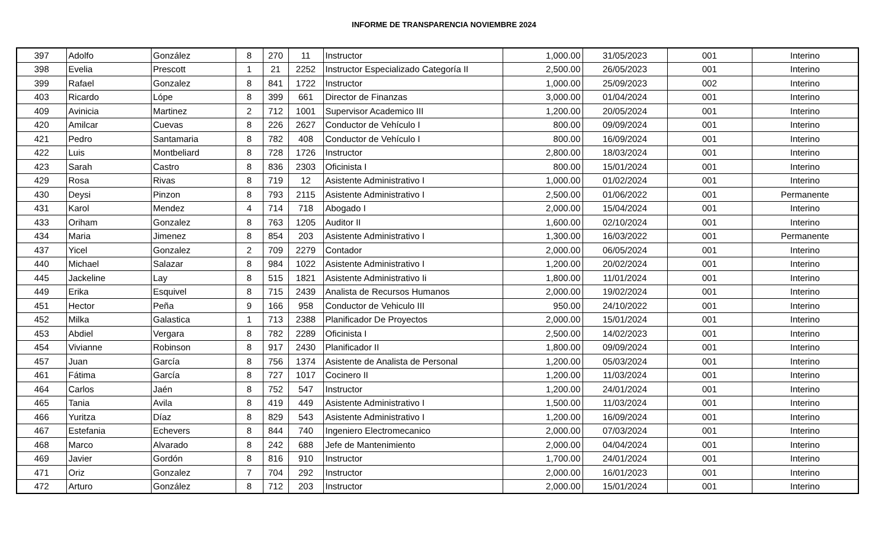INFORME DE TRANSPARENCIA NOVIEMBRE 2024
| 397 | Adolfo | González | 8 | 270 | 11 | Instructor | 1,000.00 | 31/05/2023 | 001 | Interino |
| 398 | Evelia | Prescott | 1 | 21 | 2252 | Instructor Especializado Categoría II | 2,500.00 | 26/05/2023 | 001 | Interino |
| 399 | Rafael | Gonzalez | 8 | 841 | 1722 | Instructor | 1,000.00 | 25/09/2023 | 002 | Interino |
| 403 | Ricardo | Lópe | 8 | 399 | 661 | Director de Finanzas | 3,000.00 | 01/04/2024 | 001 | Interino |
| 409 | Avinicia | Martinez | 2 | 712 | 1001 | Supervisor Academico III | 1,200.00 | 20/05/2024 | 001 | Interino |
| 420 | Amilcar | Cuevas | 8 | 226 | 2627 | Conductor de Vehículo I | 800.00 | 09/09/2024 | 001 | Interino |
| 421 | Pedro | Santamaria | 8 | 782 | 408 | Conductor de Vehículo I | 800.00 | 16/09/2024 | 001 | Interino |
| 422 | Luis | Montbeliard | 8 | 728 | 1726 | Instructor | 2,800.00 | 18/03/2024 | 001 | Interino |
| 423 | Sarah | Castro | 8 | 836 | 2303 | Oficinista I | 800.00 | 15/01/2024 | 001 | Interino |
| 429 | Rosa | Rivas | 8 | 719 | 12 | Asistente Administrativo I | 1,000.00 | 01/02/2024 | 001 | Interino |
| 430 | Deysi | Pinzon | 8 | 793 | 2115 | Asistente Administrativo I | 2,500.00 | 01/06/2022 | 001 | Permanente |
| 431 | Karol | Mendez | 4 | 714 | 718 | Abogado I | 2,000.00 | 15/04/2024 | 001 | Interino |
| 433 | Oriham | Gonzalez | 8 | 763 | 1205 | Auditor II | 1,600.00 | 02/10/2024 | 001 | Interino |
| 434 | Maria | Jimenez | 8 | 854 | 203 | Asistente Administrativo I | 1,300.00 | 16/03/2022 | 001 | Permanente |
| 437 | Yicel | Gonzalez | 2 | 709 | 2279 | Contador | 2,000.00 | 06/05/2024 | 001 | Interino |
| 440 | Michael | Salazar | 8 | 984 | 1022 | Asistente Administrativo I | 1,200.00 | 20/02/2024 | 001 | Interino |
| 445 | Jackeline | Lay | 8 | 515 | 1821 | Asistente Administrativo Ii | 1,800.00 | 11/01/2024 | 001 | Interino |
| 449 | Erika | Esquivel | 8 | 715 | 2439 | Analista de Recursos Humanos | 2,000.00 | 19/02/2024 | 001 | Interino |
| 451 | Hector | Peña | 9 | 166 | 958 | Conductor de Vehiculo III | 950.00 | 24/10/2022 | 001 | Interino |
| 452 | Milka | Galastica | 1 | 713 | 2388 | Planificador De Proyectos | 2,000.00 | 15/01/2024 | 001 | Interino |
| 453 | Abdiel | Vergara | 8 | 782 | 2289 | Oficinista I | 2,500.00 | 14/02/2023 | 001 | Interino |
| 454 | Vivianne | Robinson | 8 | 917 | 2430 | Planificador II | 1,800.00 | 09/09/2024 | 001 | Interino |
| 457 | Juan | García | 8 | 756 | 1374 | Asistente de Analista de Personal | 1,200.00 | 05/03/2024 | 001 | Interino |
| 461 | Fátima | García | 8 | 727 | 1017 | Cocinero II | 1,200.00 | 11/03/2024 | 001 | Interino |
| 464 | Carlos | Jaén | 8 | 752 | 547 | Instructor | 1,200.00 | 24/01/2024 | 001 | Interino |
| 465 | Tania | Avila | 8 | 419 | 449 | Asistente Administrativo I | 1,500.00 | 11/03/2024 | 001 | Interino |
| 466 | Yuritza | Díaz | 8 | 829 | 543 | Asistente Administrativo I | 1,200.00 | 16/09/2024 | 001 | Interino |
| 467 | Estefania | Echevers | 8 | 844 | 740 | Ingeniero Electromecanico | 2,000.00 | 07/03/2024 | 001 | Interino |
| 468 | Marco | Alvarado | 8 | 242 | 688 | Jefe de Mantenimiento | 2,000.00 | 04/04/2024 | 001 | Interino |
| 469 | Javier | Gordón | 8 | 816 | 910 | Instructor | 1,700.00 | 24/01/2024 | 001 | Interino |
| 471 | Oriz | Gonzalez | 7 | 704 | 292 | Instructor | 2,000.00 | 16/01/2023 | 001 | Interino |
| 472 | Arturo | González | 8 | 712 | 203 | Instructor | 2,000.00 | 15/01/2024 | 001 | Interino |